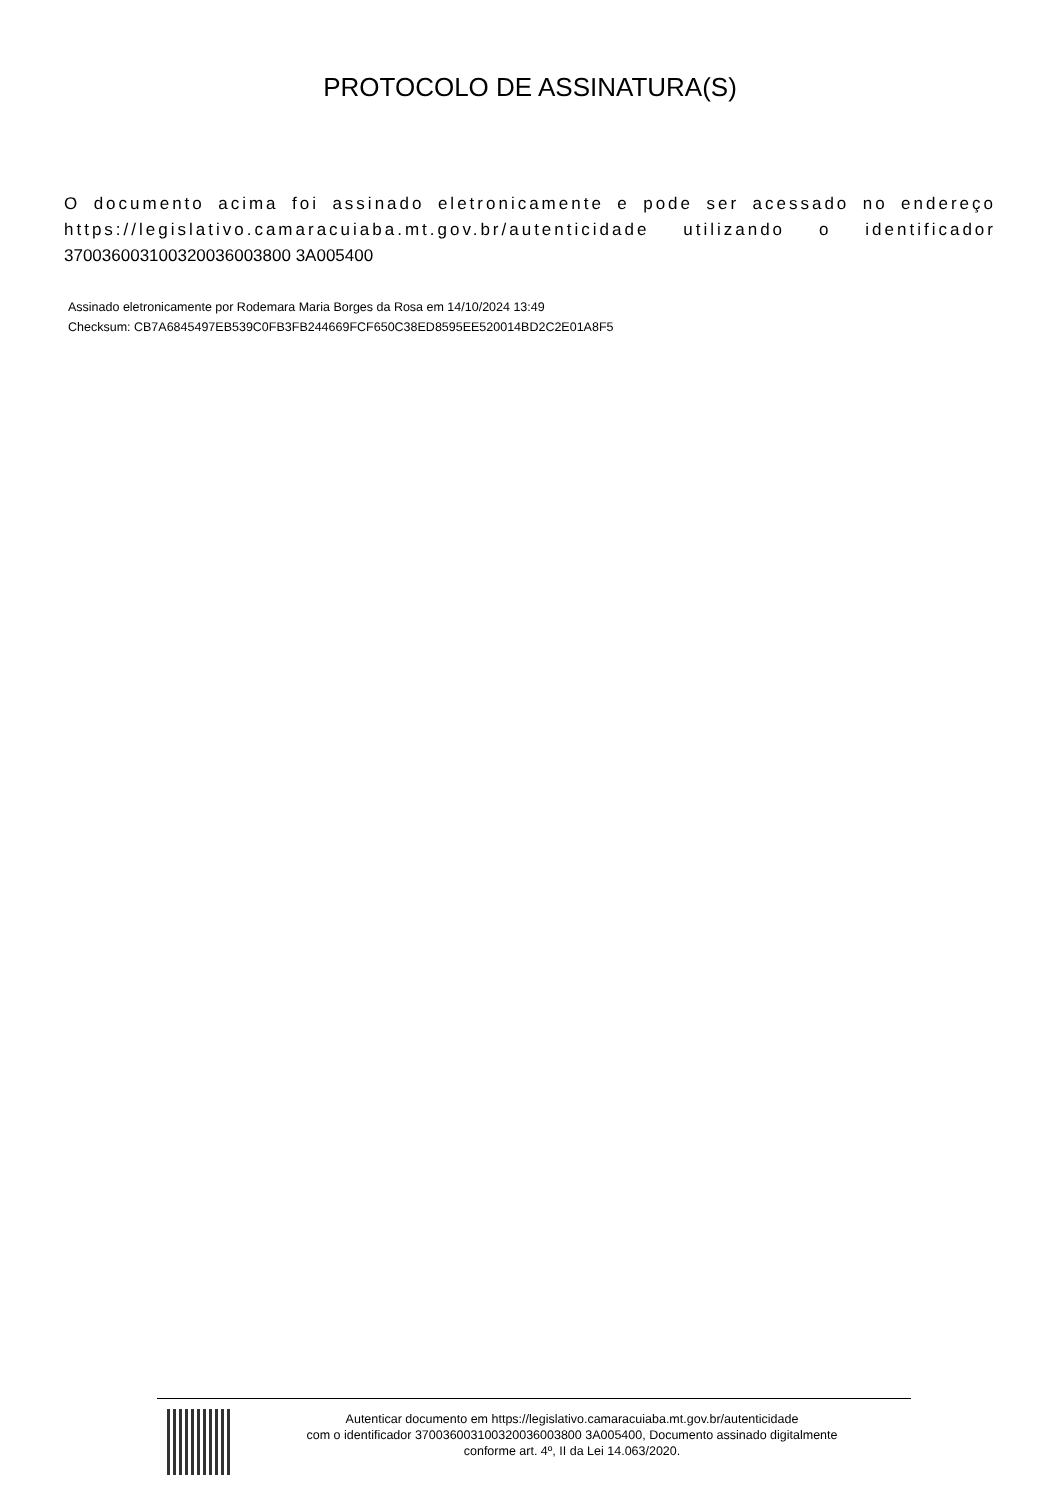PROTOCOLO DE ASSINATURA(S)
O documento acima foi assinado eletronicamente e pode ser acessado no endereço https://legislativo.camaracuiaba.mt.gov.br/autenticidade utilizando o identificador 370036003100320036003800 3A005400
Assinado eletronicamente por Rodemara Maria Borges da Rosa em 14/10/2024 13:49
Checksum: CB7A6845497EB539C0FB3FB244669FCF650C38ED8595EE520014BD2C2E01A8F5
Autenticar documento em https://legislativo.camaracuiaba.mt.gov.br/autenticidade
com o identificador 370036003100320036003800 3A005400, Documento assinado digitalmente
conforme art. 4º, II da Lei 14.063/2020.